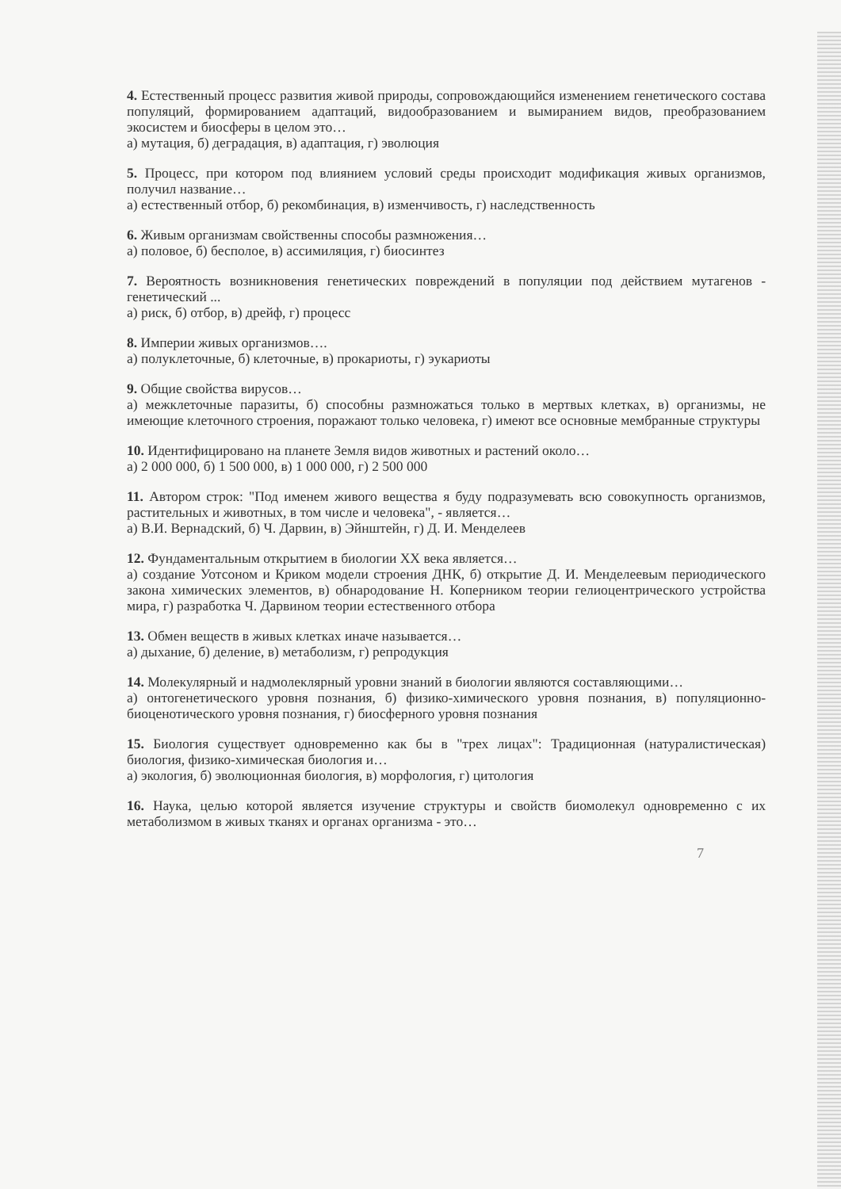4. Естественный процесс развития живой природы, сопровождающийся изменением генетического состава популяций, формированием адаптаций, видообразованием и вымиранием видов, преобразованием экосистем и биосферы в целом это…
а) мутация, б) деградация, в) адаптация, г) эволюция
5. Процесс, при котором под влиянием условий среды происходит модификация живых организмов, получил название…
а) естественный отбор, б) рекомбинация, в) изменчивость, г) наследственность
6. Живым организмам свойственны способы размножения…
а) половое, б) бесполое, в) ассимиляция, г) биосинтез
7. Вероятность возникновения генетических повреждений в популяции под действием мутагенов - генетический ...
а) риск, б) отбор, в) дрейф, г) процесс
8. Империи живых организмов….
а) полуклеточные, б) клеточные, в) прокариоты, г) эукариоты
9. Общие свойства вирусов…
а) межклеточные паразиты, б) способны размножаться только в мертвых клетках, в) организмы, не имеющие клеточного строения, поражают только человека, г) имеют все основные мембранные структуры
10. Идентифицировано на планете Земля видов животных и растений около…
а) 2 000 000, б) 1 500 000, в) 1 000 000, г) 2 500 000
11. Автором строк: "Под именем живого вещества я буду подразумевать всю совокупность организмов, растительных и животных, в том числе и человека", - является…
а) В.И. Вернадский, б) Ч. Дарвин, в) Эйнштейн, г) Д. И. Менделеев
12. Фундаментальным открытием в биологии XX века является…
а) создание Уотсоном и Криком модели строения ДНК, б) открытие Д. И. Менделеевым периодического закона химических элементов, в) обнародование Н. Коперником теории гелиоцентрического устройства мира, г) разработка Ч. Дарвином теории естественного отбора
13. Обмен веществ в живых клетках иначе называется…
а) дыхание, б) деление, в) метаболизм, г) репродукция
14. Молекулярный и надмолеклярный уровни знаний в биологии являются составляющими…
а) онтогенетического уровня познания, б) физико-химического уровня познания, в) популяционно-биоценотического уровня познания, г) биосферного уровня познания
15. Биология существует одновременно как бы в "трех лицах": Традиционная (натуралистическая) биология, физико-химическая биология и…
а) экология, б) эволюционная биология, в) морфология, г) цитология
16. Наука, целью которой является изучение структуры и свойств биомолекул одновременно с их метаболизмом в живых тканях и органах организма - это…
7